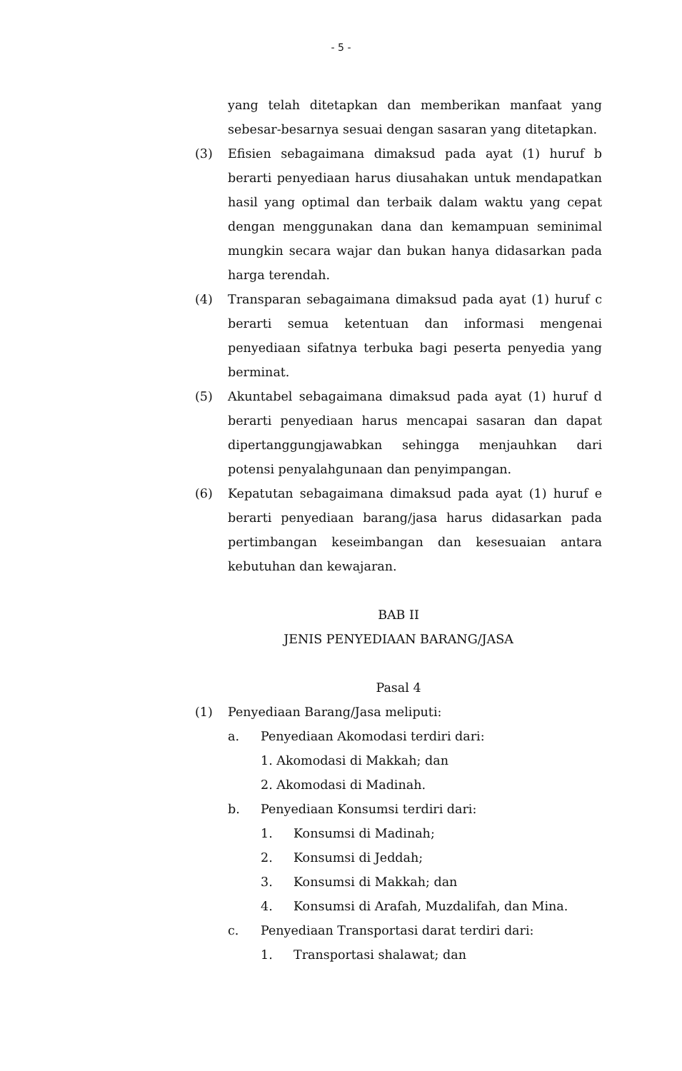- 5 -
yang telah ditetapkan dan memberikan manfaat yang sebesar-besarnya sesuai dengan sasaran yang ditetapkan.
(3) Efisien sebagaimana dimaksud pada ayat (1) huruf b berarti penyediaan harus diusahakan untuk mendapatkan hasil yang optimal dan terbaik dalam waktu yang cepat dengan menggunakan dana dan kemampuan seminimal mungkin secara wajar dan bukan hanya didasarkan pada harga terendah.
(4) Transparan sebagaimana dimaksud pada ayat (1) huruf c berarti semua ketentuan dan informasi mengenai penyediaan sifatnya terbuka bagi peserta penyedia yang berminat.
(5) Akuntabel sebagaimana dimaksud pada ayat (1) huruf d berarti penyediaan harus mencapai sasaran dan dapat dipertanggungjawabkan sehingga menjauhkan dari potensi penyalahgunaan dan penyimpangan.
(6) Kepatutan sebagaimana dimaksud pada ayat (1) huruf e berarti penyediaan barang/jasa harus didasarkan pada pertimbangan keseimbangan dan kesesuaian antara kebutuhan dan kewajaran.
BAB II
JENIS PENYEDIAAN BARANG/JASA
Pasal 4
(1) Penyediaan Barang/Jasa meliputi:
a. Penyediaan Akomodasi terdiri dari:
1. Akomodasi di Makkah; dan
2. Akomodasi di Madinah.
b. Penyediaan Konsumsi terdiri dari:
1. Konsumsi di Madinah;
2. Konsumsi di Jeddah;
3. Konsumsi di Makkah; dan
4. Konsumsi di Arafah, Muzdalifah, dan Mina.
c. Penyediaan Transportasi darat terdiri dari:
1. Transportasi shalawat; dan